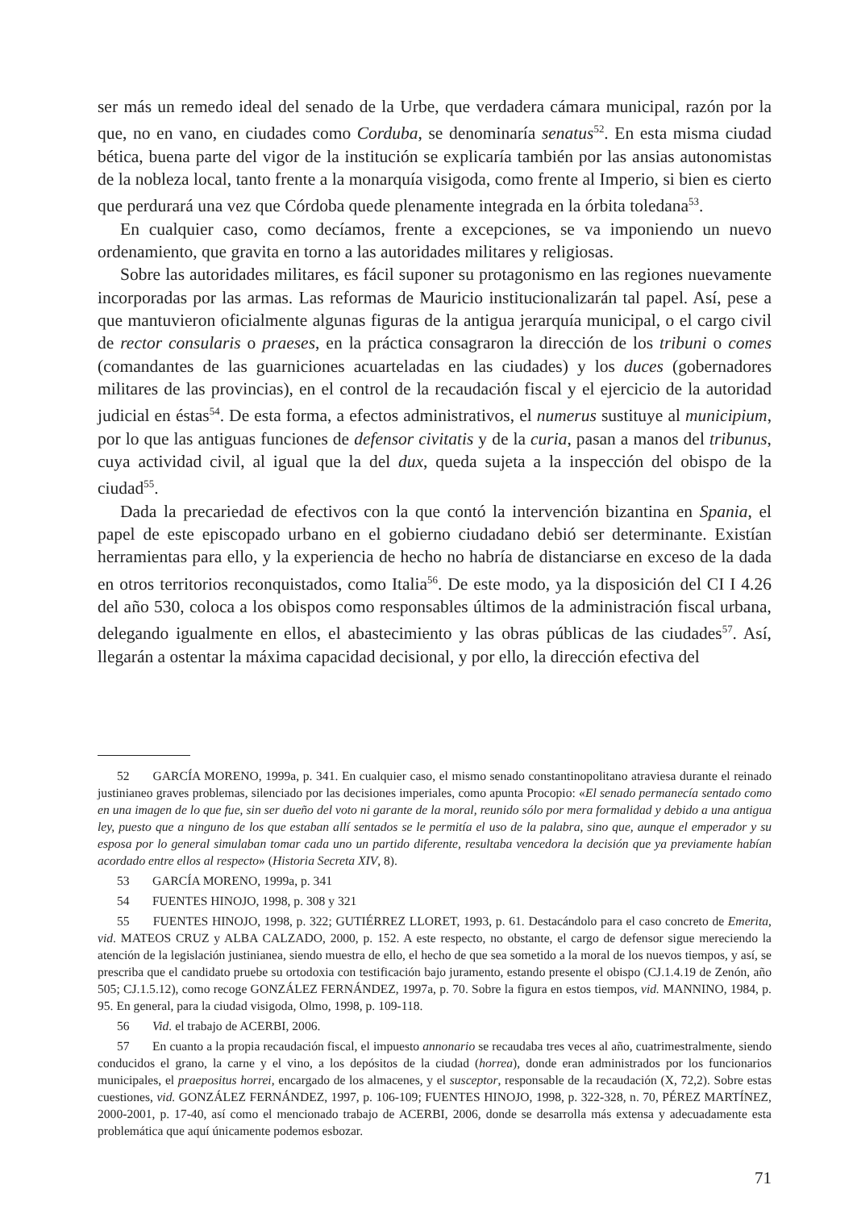ser más un remedo ideal del senado de la Urbe, que verdadera cámara municipal, razón por la que, no en vano, en ciudades como Corduba, se denominaría senatus<sup>52</sup>. En esta misma ciudad bética, buena parte del vigor de la institución se explicaría también por las ansias autonomistas de la nobleza local, tanto frente a la monarquía visigoda, como frente al Imperio, si bien es cierto que perdurará una vez que Córdoba quede plenamente integrada en la órbita toledana<sup>53</sup>.
En cualquier caso, como decíamos, frente a excepciones, se va imponiendo un nuevo ordenamiento, que gravita en torno a las autoridades militares y religiosas.
Sobre las autoridades militares, es fácil suponer su protagonismo en las regiones nuevamente incorporadas por las armas. Las reformas de Mauricio institucionalizarán tal papel. Así, pese a que mantuvieron oficialmente algunas figuras de la antigua jerarquía municipal, o el cargo civil de rector consularis o praeses, en la práctica consagraron la dirección de los tribuni o comes (comandantes de las guarniciones acuarteladas en las ciudades) y los duces (gobernadores militares de las provincias), en el control de la recaudación fiscal y el ejercicio de la autoridad judicial en éstas<sup>54</sup>. De esta forma, a efectos administrativos, el numerus sustituye al municipium, por lo que las antiguas funciones de defensor civitatis y de la curia, pasan a manos del tribunus, cuya actividad civil, al igual que la del dux, queda sujeta a la inspección del obispo de la ciudad<sup>55</sup>.
Dada la precariedad de efectivos con la que contó la intervención bizantina en Spania, el papel de este episcopado urbano en el gobierno ciudadano debió ser determinante. Existían herramientas para ello, y la experiencia de hecho no habría de distanciarse en exceso de la dada en otros territorios reconquistados, como Italia<sup>56</sup>. De este modo, ya la disposición del CI I 4.26 del año 530, coloca a los obispos como responsables últimos de la administración fiscal urbana, delegando igualmente en ellos, el abastecimiento y las obras públicas de las ciudades<sup>57</sup>. Así, llegarán a ostentar la máxima capacidad decisional, y por ello, la dirección efectiva del
52 GARCÍA MORENO, 1999a, p. 341. En cualquier caso, el mismo senado constantinopolitano atraviesa durante el reinado justinianeo graves problemas, silenciado por las decisiones imperiales, como apunta Procopio: «El senado permanecía sentado como en una imagen de lo que fue, sin ser dueño del voto ni garante de la moral, reunido sólo por mera formalidad y debido a una antigua ley, puesto que a ninguno de los que estaban allí sentados se le permitía el uso de la palabra, sino que, aunque el emperador y su esposa por lo general simulaban tomar cada uno un partido diferente, resultaba vencedora la decisión que ya previamente habían acordado entre ellos al respecto» (Historia Secreta XIV, 8).
53 GARCÍA MORENO, 1999a, p. 341
54 FUENTES HINOJO, 1998, p. 308 y 321
55 FUENTES HINOJO, 1998, p. 322; GUTIÉRREZ LLORET, 1993, p. 61. Destacándolo para el caso concreto de Emerita, vid. MATEOS CRUZ y ALBA CALZADO, 2000, p. 152. A este respecto, no obstante, el cargo de defensor sigue mereciendo la atención de la legislación justinianea, siendo muestra de ello, el hecho de que sea sometido a la moral de los nuevos tiempos, y así, se prescriba que el candidato pruebe su ortodoxia con testificación bajo juramento, estando presente el obispo (CJ.1.4.19 de Zenón, año 505; CJ.1.5.12), como recoge GONZÁLEZ FERNÁNDEZ, 1997a, p. 70. Sobre la figura en estos tiempos, vid. MANNINO, 1984, p. 95. En general, para la ciudad visigoda, Olmo, 1998, p. 109-118.
56 Vid. el trabajo de ACERBI, 2006.
57 En cuanto a la propia recaudación fiscal, el impuesto annonario se recaudaba tres veces al año, cuatrimestralmente, siendo conducidos el grano, la carne y el vino, a los depósitos de la ciudad (horrea), donde eran administrados por los funcionarios municipales, el praepositus horrei, encargado de los almacenes, y el susceptor, responsable de la recaudación (X, 72,2). Sobre estas cuestiones, vid. GONZÁLEZ FERNÁNDEZ, 1997, p. 106-109; FUENTES HINOJO, 1998, p. 322-328, n. 70, PÉREZ MARTÍNEZ, 2000-2001, p. 17-40, así como el mencionado trabajo de ACERBI, 2006, donde se desarrolla más extensa y adecuadamente esta problemática que aquí únicamente podemos esbozar.
71